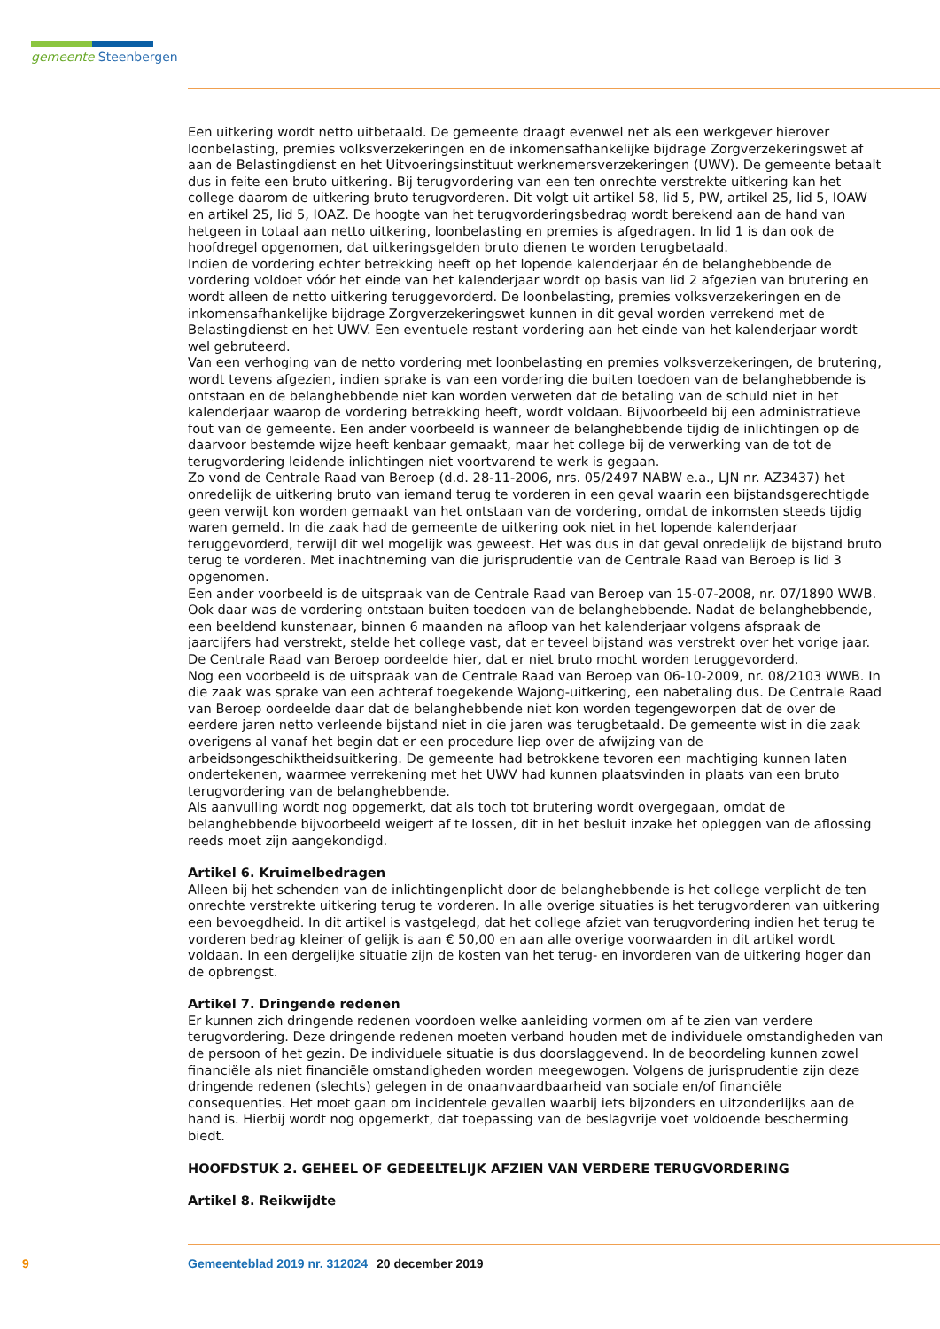gemeente Steenbergen
Een uitkering wordt netto uitbetaald. De gemeente draagt evenwel net als een werkgever hierover loonbelasting, premies volksverzekeringen en de inkomensafhankelijke bijdrage Zorgverzekeringswet af aan de Belastingdienst en het Uitvoeringsinstituut werknemersverzekeringen (UWV). De gemeente betaalt dus in feite een bruto uitkering. Bij terugvordering van een ten onrechte verstrekte uitkering kan het college daarom de uitkering bruto terugvorderen. Dit volgt uit artikel 58, lid 5, PW, artikel 25, lid 5, IOAW en artikel 25, lid 5, IOAZ. De hoogte van het terugvorderingsbedrag wordt berekend aan de hand van hetgeen in totaal aan netto uitkering, loonbelasting en premies is afgedragen. In lid 1 is dan ook de hoofdregel opgenomen, dat uitkeringsgelden bruto dienen te worden terugbetaald.
Indien de vordering echter betrekking heeft op het lopende kalenderjaar én de belanghebbende de vordering voldoet vóór het einde van het kalenderjaar wordt op basis van lid 2 afgezien van brutering en wordt alleen de netto uitkering teruggevorderd. De loonbelasting, premies volksverzekeringen en de inkomensafhankelijke bijdrage Zorgverzekeringswet kunnen in dit geval worden verrekend met de Belastingdienst en het UWV. Een eventuele restant vordering aan het einde van het kalenderjaar wordt wel gebruteerd.
Van een verhoging van de netto vordering met loonbelasting en premies volksverzekeringen, de brutering, wordt tevens afgezien, indien sprake is van een vordering die buiten toedoen van de belanghebbende is ontstaan en de belanghebbende niet kan worden verweten dat de betaling van de schuld niet in het kalenderjaar waarop de vordering betrekking heeft, wordt voldaan. Bijvoorbeeld bij een administratieve fout van de gemeente. Een ander voorbeeld is wanneer de belanghebbende tijdig de inlichtingen op de daarvoor bestemde wijze heeft kenbaar gemaakt, maar het college bij de verwerking van de tot de terugvordering leidende inlichtingen niet voortvarend te werk is gegaan.
Zo vond de Centrale Raad van Beroep (d.d. 28-11-2006, nrs. 05/2497 NABW e.a., LJN nr. AZ3437) het onredelijk de uitkering bruto van iemand terug te vorderen in een geval waarin een bijstandsgerechtigde geen verwijt kon worden gemaakt van het ontstaan van de vordering, omdat de inkomsten steeds tijdig waren gemeld. In die zaak had de gemeente de uitkering ook niet in het lopende kalenderjaar teruggevorderd, terwijl dit wel mogelijk was geweest. Het was dus in dat geval onredelijk de bijstand bruto terug te vorderen. Met inachtneming van die jurisprudentie van de Centrale Raad van Beroep is lid 3 opgenomen.
Een ander voorbeeld is de uitspraak van de Centrale Raad van Beroep van 15-07-2008, nr. 07/1890 WWB. Ook daar was de vordering ontstaan buiten toedoen van de belanghebbende. Nadat de belanghebbende, een beeldend kunstenaar, binnen 6 maanden na afloop van het kalenderjaar volgens afspraak de jaarcijfers had verstrekt, stelde het college vast, dat er teveel bijstand was verstrekt over het vorige jaar. De Centrale Raad van Beroep oordeelde hier, dat er niet bruto mocht worden teruggevorderd.
Nog een voorbeeld is de uitspraak van de Centrale Raad van Beroep van 06-10-2009, nr. 08/2103 WWB. In die zaak was sprake van een achteraf toegekende Wajong-uitkering, een nabetaling dus. De Centrale Raad van Beroep oordeelde daar dat de belanghebbende niet kon worden tegengeworpen dat de over de eerdere jaren netto verleende bijstand niet in die jaren was terugbetaald. De gemeente wist in die zaak overigens al vanaf het begin dat er een procedure liep over de afwijzing van de arbeidsongeschiktheidsuitkering. De gemeente had betrokkene tevoren een machtiging kunnen laten ondertekenen, waarmee verrekening met het UWV had kunnen plaatsvinden in plaats van een bruto terugvordering van de belanghebbende.
Als aanvulling wordt nog opgemerkt, dat als toch tot brutering wordt overgegaan, omdat de belanghebbende bijvoorbeeld weigert af te lossen, dit in het besluit inzake het opleggen van de aflossing reeds moet zijn aangekondigd.
Artikel 6. Kruimelbedragen
Alleen bij het schenden van de inlichtingenplicht door de belanghebbende is het college verplicht de ten onrechte verstrekte uitkering terug te vorderen. In alle overige situaties is het terugvorderen van uitkering een bevoegdheid. In dit artikel is vastgelegd, dat het college afziet van terugvordering indien het terug te vorderen bedrag kleiner of gelijk is aan € 50,00 en aan alle overige voorwaarden in dit artikel wordt voldaan. In een dergelijke situatie zijn de kosten van het terug- en invorderen van de uitkering hoger dan de opbrengst.
Artikel 7. Dringende redenen
Er kunnen zich dringende redenen voordoen welke aanleiding vormen om af te zien van verdere terugvordering. Deze dringende redenen moeten verband houden met de individuele omstandigheden van de persoon of het gezin. De individuele situatie is dus doorslaggevend. In de beoordeling kunnen zowel financiële als niet financiële omstandigheden worden meegewogen. Volgens de jurisprudentie zijn deze dringende redenen (slechts) gelegen in de onaanvaardbaarheid van sociale en/of financiële consequenties. Het moet gaan om incidentele gevallen waarbij iets bijzonders en uitzonderlijks aan de hand is. Hierbij wordt nog opgemerkt, dat toepassing van de beslagvrije voet voldoende bescherming biedt.
HOOFDSTUK 2. GEHEEL OF GEDEELTELIJK AFZIEN VAN VERDERE TERUGVORDERING
Artikel 8. Reikwijdte
9 Gemeenteblad 2019 nr. 312024 20 december 2019